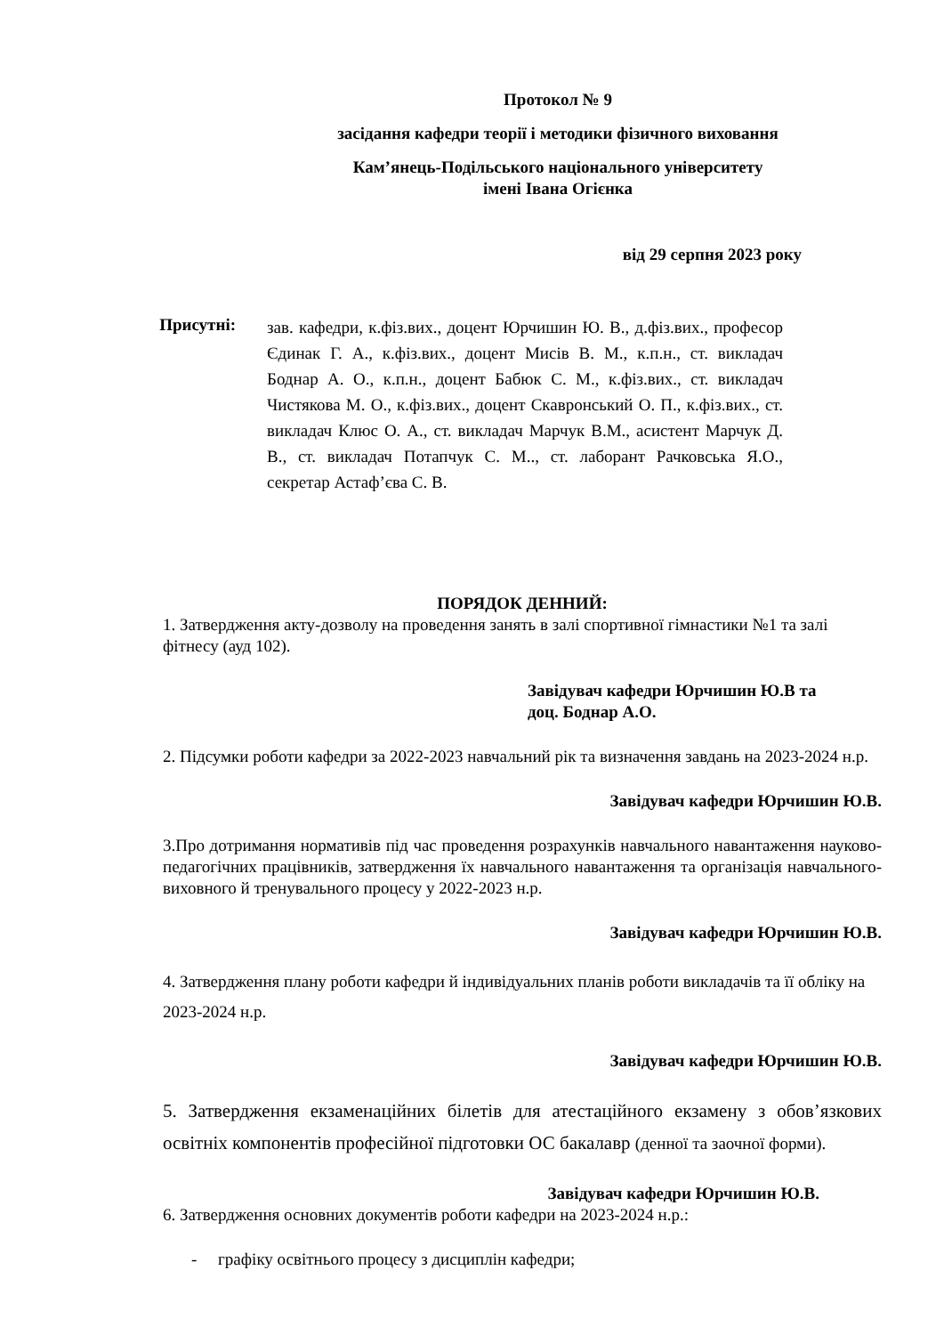Протокол № 9
засідання кафедри теорії і методики фізичного виховання
Кам’янець-Подільського національного університету
імені Івана Огієнка
від 29 серпня 2023 року
Присутні:
зав. кафедри, к.фіз.вих., доцент Юрчишин Ю. В., д.фіз.вих., професор Єдинак Г. А., к.фіз.вих., доцент Мисів В. М., к.п.н., ст. викладач Боднар А. О., к.п.н., доцент Бабюк С. М., к.фіз.вих., ст. викладач Чистякова М. О., к.фіз.вих., доцент Скавронський О. П., к.фіз.вих., ст. викладач Клюс О. А., ст. викладач Марчук В.М., асистент Марчук Д. В., ст. викладач Потапчук С. М.., ст. лаборант Рачковська Я.О., секретар Астаф’єва С. В.
ПОРЯДОК ДЕННИЙ:
1. Затвердження акту-дозволу на проведення занять в залі спортивної гімнастики №1 та залі фітнесу (ауд 102).
Завідувач кафедри Юрчишин Ю.В та
доц. Боднар А.О.
2. Підсумки роботи кафедри за 2022-2023 навчальний рік та визначення завдань на 2023-2024 н.р.
Завідувач кафедри Юрчишин Ю.В.
3.Про дотримання нормативів під час проведення розрахунків навчального навантаження науково-педагогічних працівників, затвердження їх навчального навантаження та організація навчального-виховного й тренувального процесу у 2022-2023 н.р.
Завідувач кафедри Юрчишин Ю.В.
4. Затвердження плану роботи кафедри й індивідуальних планів роботи викладачів та її обліку на 2023-2024 н.р.
Завідувач кафедри Юрчишин Ю.В.
5. Затвердження екзаменаційних білетів для атестаційного екзамену з обов’язкових освітніх компонентів професійної підготовки ОС бакалавр (денної та заочної форми).
Завідувач кафедри Юрчишин Ю.В.
6. Затвердження основних документів роботи кафедри на 2023-2024 н.р.:
- графіку освітнього процесу з дисциплін кафедри;